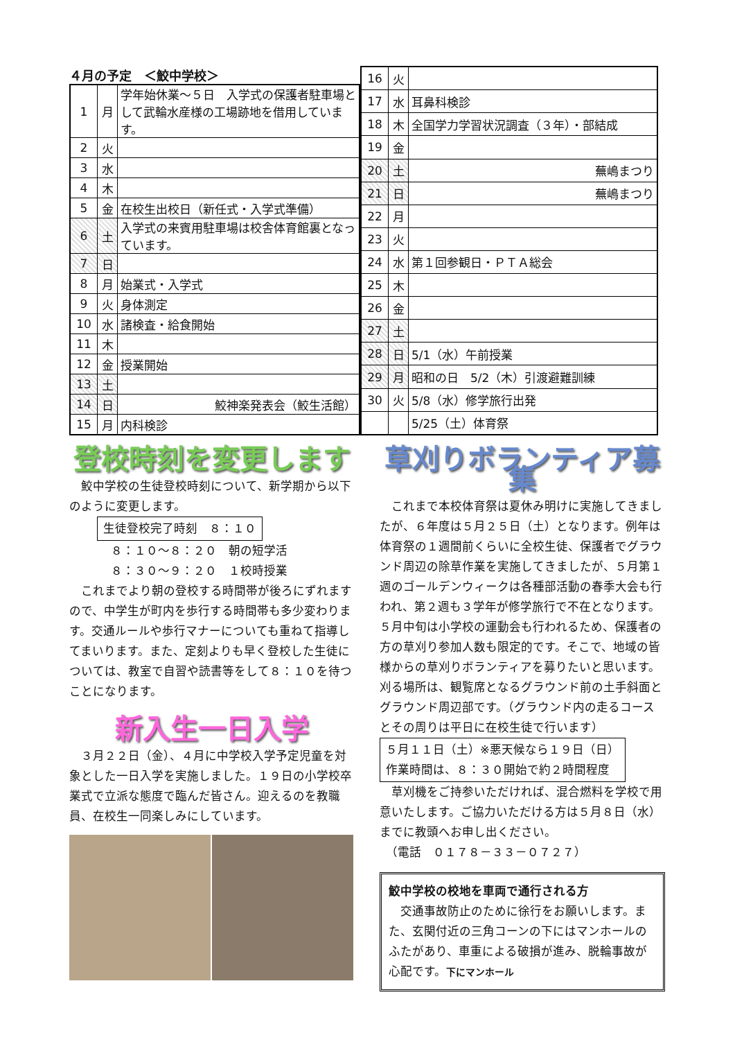４月の予定　＜鮫中学校＞
| 1 | 月 | 学年始休業～５日 入学式の保護者駐車場として武輪水産様の工場跡地を借用しています。 |
| 2 | 火 | |
| 3 | 水 | |
| 4 | 木 | |
| 5 | 金 | 在校生出校日（新任式・入学式準備） |
| 6 | 土 | 入学式の来賓用駐車場は校舎体育館裏となっています。 |
| 7 | 日 | |
| 8 | 月 | 始業式・入学式 |
| 9 | 火 | 身体測定 |
| 10 | 水 | 諸検査・給食開始 |
| 11 | 木 | |
| 12 | 金 | 授業開始 |
| 13 | 土 | |
| 14 | 日 | 鮫神楽発表会（鮫生活館） |
| 15 | 月 | 内科検診 |
| 16 | 火 | |
| 17 | 水 | 耳鼻科検診 |
| 18 | 木 | 全国学力学習状況調査（３年）・部結成 |
| 19 | 金 | |
| 20 | 土 | 蕪嶋まつり |
| 21 | 日 | 蕪嶋まつり |
| 22 | 月 | |
| 23 | 火 | |
| 24 | 水 | 第１回参観日・ＰＴＡ総会 |
| 25 | 木 | |
| 26 | 金 | |
| 27 | 土 | |
| 28 | 日 | 5/1（水）午前授業 |
| 29 | 月 | 昭和の日 5/2（木）引渡避難訓練 |
| 30 | 火 | 5/8（水）修学旅行出発 |
| | | 5/25（土）体育祭 |
登校時刻を変更します
　鮫中学校の生徒登校時刻について、新学期から以下のように変更します。
生徒登校完了時刻　８：１０
８：１０～８：２０　朝の短学活
８：３０～９：２０　１校時授業
　これまでより朝の登校する時間帯が後ろにずれますので、中学生が町内を歩行する時間帯も多少変わります。交通ルールや歩行マナーについても重ねて指導してまいります。また、定刻よりも早く登校した生徒については、教室で自習や読書等をして８：１０を待つことになります。
新入生一日入学
　３月２２日（金）、４月に中学校入学予定児童を対象とした一日入学を実施しました。１９日の小学校卒業式で立派な態度で臨んだ皆さん。迎えるのを教職員、在校生一同楽しみにしています。
草刈りボランティア募集
　これまで本校体育祭は夏休み明けに実施してきましたが、６年度は５月２５日（土）となります。例年は体育祭の１週間前くらいに全校生徒、保護者でグラウンド周辺の除草作業を実施してきましたが、５月第１週のゴールデンウィークは各種部活動の春季大会も行われ、第２週も３学年が修学旅行で不在となります。５月中旬は小学校の運動会も行われるため、保護者の方の草刈り参加人数も限定的です。そこで、地域の皆様からの草刈りボランティアを募りたいと思います。刈る場所は、観覧席となるグラウンド前の土手斜面とグラウンド周辺部です。（グラウンド内の走るコースとその周りは平日に在校生徒で行います）
５月１１日（土）※悪天候なら１９日（日）
作業時間は、８：３０開始で約２時間程度
　草刈機をご持参いただければ、混合燃料を学校で用意いたします。ご協力いただける方は５月８日（水）までに教頭へお申し出ください。
　（電話　０１７８－３３－０７２７）
鮫中学校の校地を車両で通行される方
　交通事故防止のために徐行をお願いします。また、玄関付近の三角コーンの下にはマンホールのふたがあり、車重による破損が進み、脱輪事故が心配です。下にマンホール